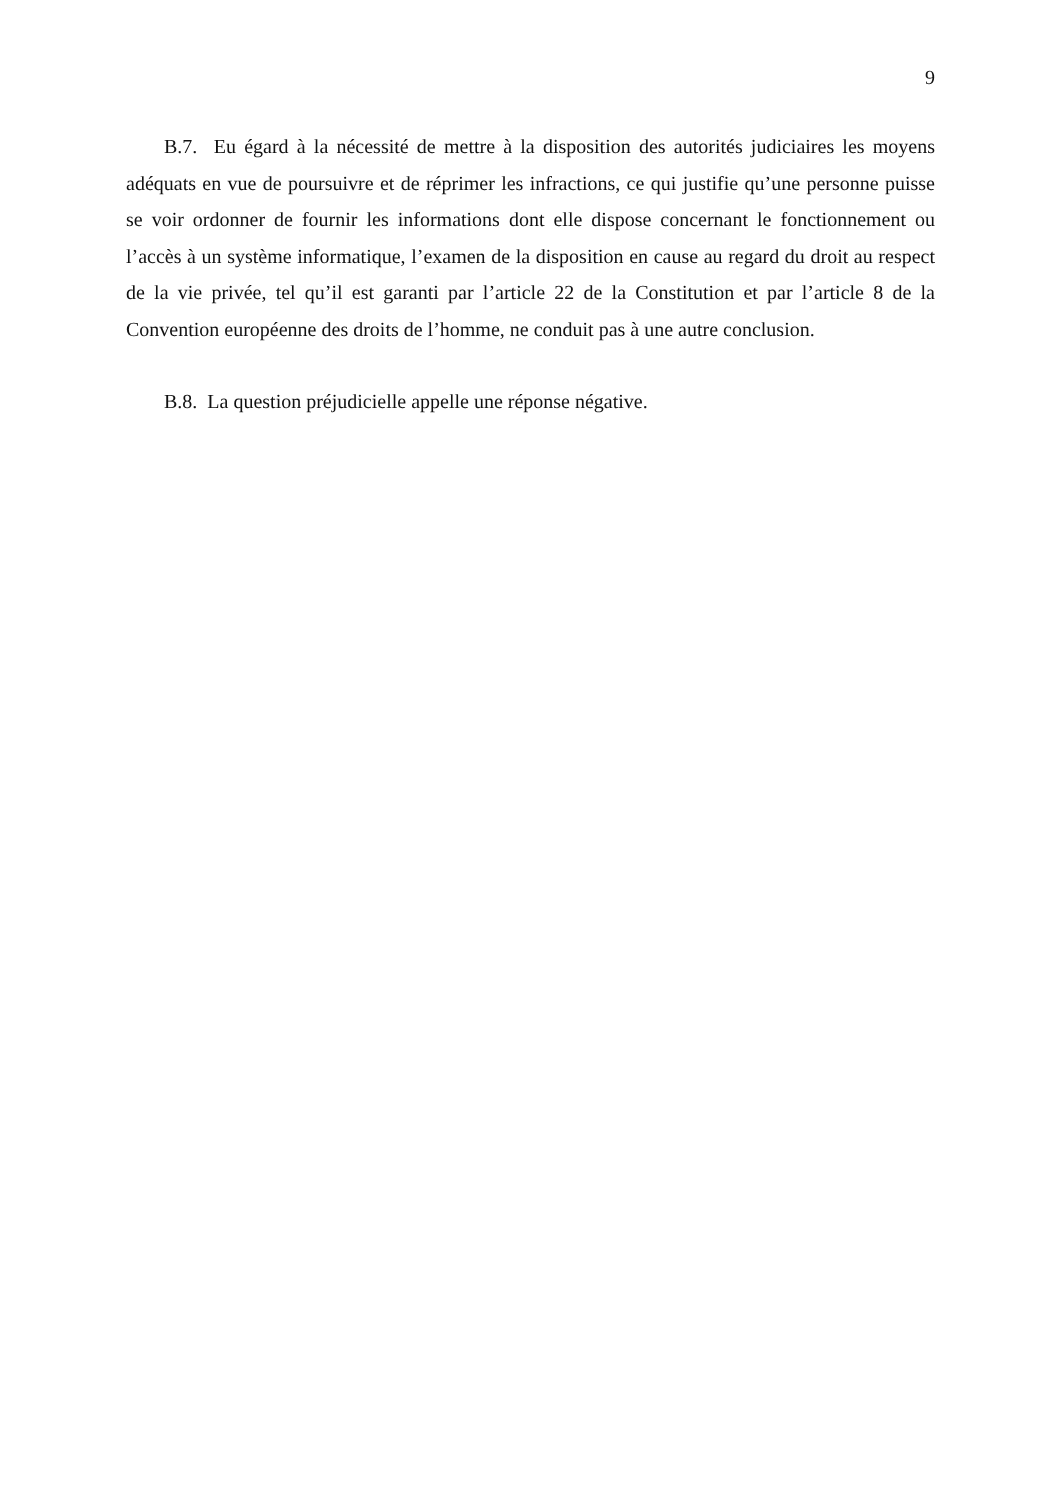9
B.7. Eu égard à la nécessité de mettre à la disposition des autorités judiciaires les moyens adéquats en vue de poursuivre et de réprimer les infractions, ce qui justifie qu’une personne puisse se voir ordonner de fournir les informations dont elle dispose concernant le fonctionnement ou l’accès à un système informatique, l’examen de la disposition en cause au regard du droit au respect de la vie privée, tel qu’il est garanti par l’article 22 de la Constitution et par l’article 8 de la Convention européenne des droits de l’homme, ne conduit pas à une autre conclusion.
B.8. La question préjudicielle appelle une réponse négative.